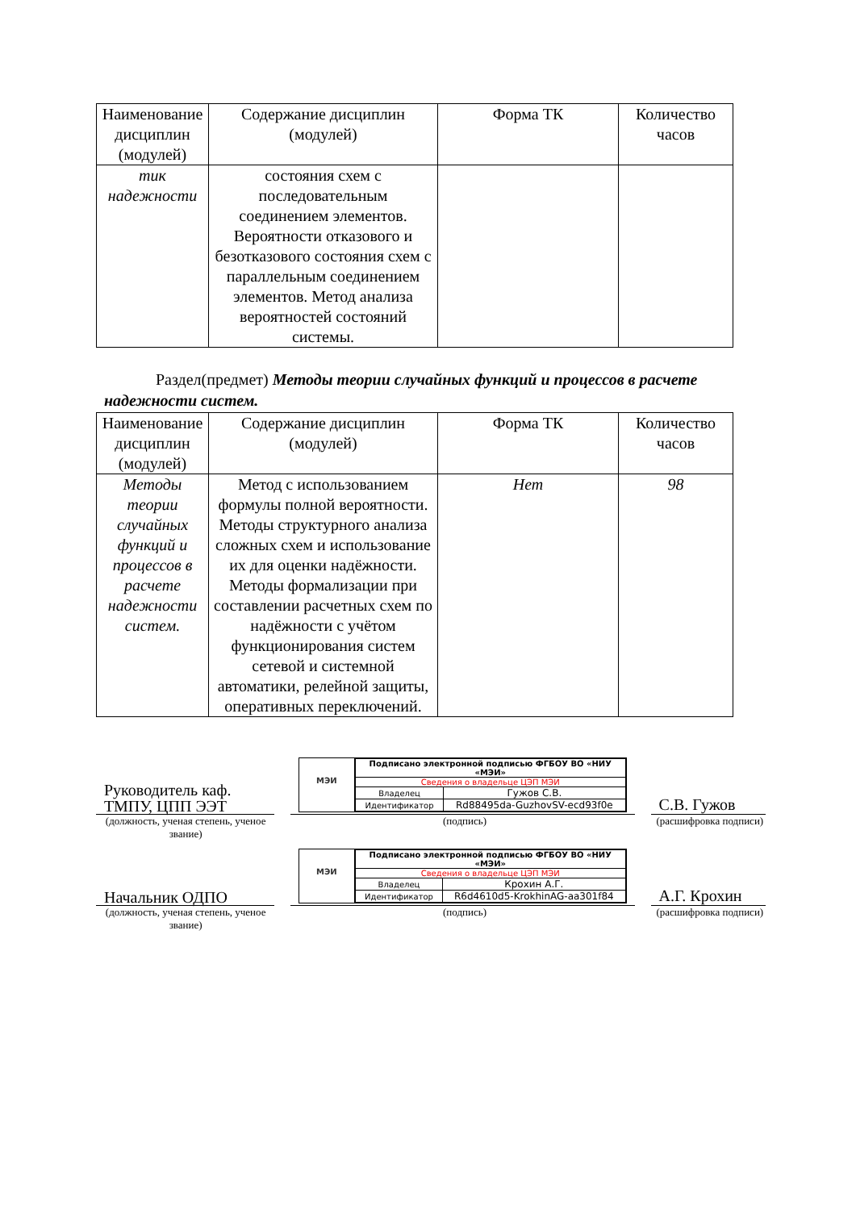| Наименование дисциплин (модулей) | Содержание дисциплин (модулей) | Форма ТК | Количество часов |
| --- | --- | --- | --- |
| тик надежности | состояния схем с последовательным соединением элементов. Вероятности отказового и безотказового состояния схем с параллельным соединением элементов. Метод анализа вероятностей состояний системы. | | |
Раздел(предмет) Методы теории случайных функций и процессов в расчете надежности систем.
| Наименование дисциплин (модулей) | Содержание дисциплин (модулей) | Форма ТК | Количество часов |
| --- | --- | --- | --- |
| Методы теории случайных функций и процессов в расчете надежности систем. | Метод с использованием формулы полной вероятности. Методы структурного анализа сложных схем и использование их для оценки надёжности. Методы формализации при составлении расчетных схем по надёжности с учётом функционирования систем сетевой и системной автоматики, релейной защиты, оперативных переключений. | Нет | 98 |
Руководитель каф. ТМПУ, ЦПП ЭЭТ
МЭИ
| Подписано электронной подписью ФГБОУ ВО «НИУ «МЭИ» | |
| Сведения о владельце ЦЭП МЭИ | |
| Владелец | Гужов С.В. |
| Идентификатор | Rd88495da-GuzhovSV-ecd93f0e |
С.В. Гужов
(должность, ученая степень, ученое звание)
(подпись) (расшифровка подписи)
Начальник ОДПО
МЭИ
| Подписано электронной подписью ФГБОУ ВО «НИУ «МЭИ» | |
| Сведения о владельце ЦЭП МЭИ | |
| Владелец | Крохин А.Г. |
| Идентификатор | R6d4610d5-KrokhinAG-aa301f84 |
А.Г. Крохин
(должность, ученая степень, ученое звание)
(подпись) (расшифровка подписи)